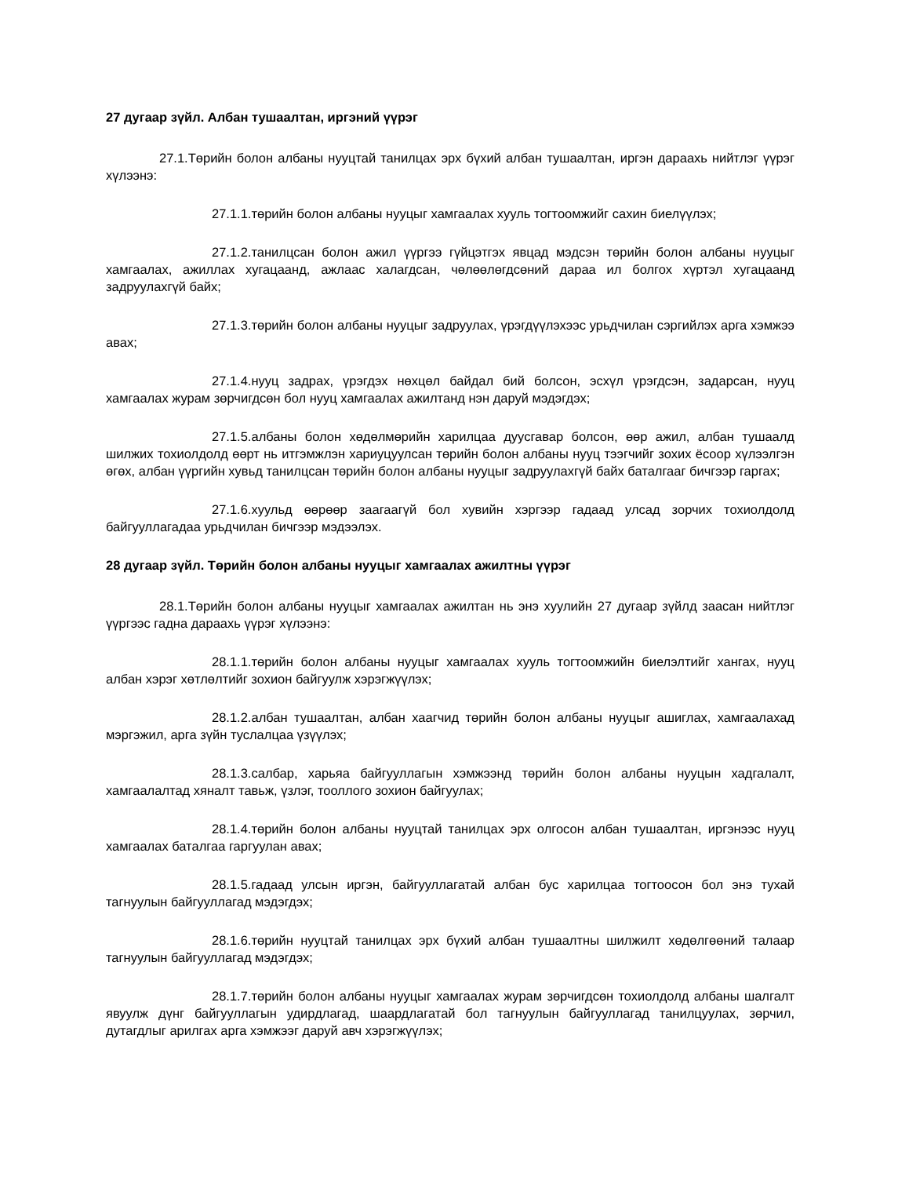27 дугаар зүйл. Албан тушаалтан, иргэний үүрэг
27.1.Төрийн болон албаны нууцтай танилцах эрх бүхий албан тушаалтан, иргэн дараахь нийтлэг үүрэг хүлээнэ:
27.1.1.төрийн болон албаны нууцыг хамгаалах хууль тогтоомжийг сахин биелүүлэх;
27.1.2.танилцсан болон ажил үүргээ гүйцэтгэх явцад мэдсэн төрийн болон албаны нууцыг хамгаалах, ажиллах хугацаанд, ажлаас халагдсан, чөлөөлөгдсөний дараа ил болгох хүртэл хугацаанд задруулахгүй байх;
27.1.3.төрийн болон албаны нууцыг задруулах, үрэгдүүлэхээс урьдчилан сэргийлэх арга хэмжээ авах;
27.1.4.нууц задрах, үрэгдэх нөхцөл байдал бий болсон, эсхүл үрэгдсэн, задарсан, нууц хамгаалах журам зөрчигдсөн бол нууц хамгаалах ажилтанд нэн даруй мэдэгдэх;
27.1.5.албаны болон хөдөлмөрийн харилцаа дуусгавар болсон, өөр ажил, албан тушаалд шилжих тохиолдолд өөрт нь итгэмжлэн хариуцуулсан төрийн болон албаны нууц тээгчийг зохих ёсоор хүлээлгэн өгөх, албан үүргийн хувьд танилцсан төрийн болон албаны нууцыг задруулахгүй байх баталгааг бичгээр гаргах;
27.1.6.хуульд өөрөөр заагаагүй бол хувийн хэргээр гадаад улсад зорчих тохиолдолд байгууллагадаа урьдчилан бичгээр мэдээлэх.
28 дугаар зүйл. Төрийн болон албаны нууцыг хамгаалах ажилтны үүрэг
28.1.Төрийн болон албаны нууцыг хамгаалах ажилтан нь энэ хуулийн 27 дугаар зүйлд заасан нийтлэг үүргээс гадна дараахь үүрэг хүлээнэ:
28.1.1.төрийн болон албаны нууцыг хамгаалах хууль тогтоомжийн биелэлтийг хангах, нууц албан хэрэг хөтлөлтийг зохион байгуулж хэрэгжүүлэх;
28.1.2.албан тушаалтан, албан хаагчид төрийн болон албаны нууцыг ашиглах, хамгаалахад мэргэжил, арга зүйн туслалцаа үзүүлэх;
28.1.3.салбар, харьяа байгууллагын хэмжээнд төрийн болон албаны нууцын хадгалалт, хамгаалалтад хяналт тавьж, үзлэг, тооллого зохион байгуулах;
28.1.4.төрийн болон албаны нууцтай танилцах эрх олгосон албан тушаалтан, иргэнээс нууц хамгаалах баталгаа гаргуулан авах;
28.1.5.гадаад улсын иргэн, байгууллагатай албан бус харилцаа тогтоосон бол энэ тухай тагнуулын байгууллагад мэдэгдэх;
28.1.6.төрийн нууцтай танилцах эрх бүхий албан тушаалтны шилжилт хөдөлгөөний талаар тагнуулын байгууллагад мэдэгдэх;
28.1.7.төрийн болон албаны нууцыг хамгаалах журам зөрчигдсөн тохиолдолд албаны шалгалт явуулж дүнг байгууллагын удирдлагад, шаардлагатай бол тагнуулын байгууллагад танилцуулах, зөрчил, дутагдлыг арилгах арга хэмжээг даруй авч хэрэгжүүлэх;